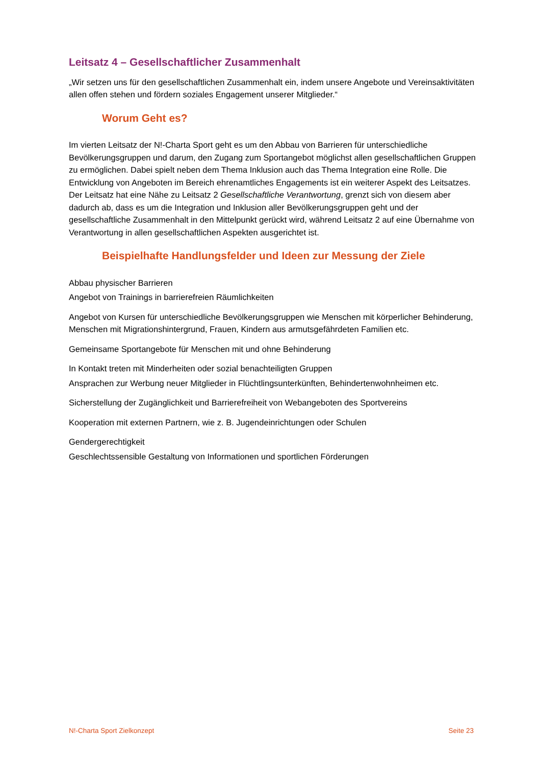Leitsatz 4 – Gesellschaftlicher Zusammenhalt
„Wir setzen uns für den gesellschaftlichen Zusammenhalt ein, indem unsere Angebote und Vereinsaktivitäten allen offen stehen und fördern soziales Engagement unserer Mitglieder.“
Worum Geht es?
Im vierten Leitsatz der N!-Charta Sport geht es um den Abbau von Barrieren für unterschiedliche Bevölkerungsgruppen und darum, den Zugang zum Sportangebot möglichst allen gesellschaftlichen Gruppen zu ermöglichen. Dabei spielt neben dem Thema Inklusion auch das Thema Integration eine Rolle. Die Entwicklung von Angeboten im Bereich ehrenamtliches Engagements ist ein weiterer Aspekt des Leitsatzes. Der Leitsatz hat eine Nähe zu Leitsatz 2 Gesellschaftliche Verantwortung, grenzt sich von diesem aber dadurch ab, dass es um die Integration und Inklusion aller Bevölkerungsgruppen geht und der gesellschaftliche Zusammenhalt in den Mittelpunkt gerückt wird, während Leitsatz 2 auf eine Übernahme von Verantwortung in allen gesellschaftlichen Aspekten ausgerichtet ist.
Beispielhafte Handlungsfelder und Ideen zur Messung der Ziele
Abbau physischer Barrieren
Angebot von Trainings in barrierefreien Räumlichkeiten
Angebot von Kursen für unterschiedliche Bevölkerungsgruppen wie Menschen mit körperlicher Behinderung, Menschen mit Migrationshintergrund, Frauen, Kindern aus armutsgefährdeten Familien etc.
Gemeinsame Sportangebote für Menschen mit und ohne Behinderung
In Kontakt treten mit Minderheiten oder sozial benachteiligten Gruppen
Ansprachen zur Werbung neuer Mitglieder in Flüchtlingsunterkünften, Behindertenwohnheimen etc.
Sicherstellung der Zugänglichkeit und Barrierefreiheit von Webangeboten des Sportvereins
Kooperation mit externen Partnern, wie z. B. Jugendeinrichtungen oder Schulen
Gendergerechtigkeit
Geschlechtssensible Gestaltung von Informationen und sportlichen Förderungen
N!-Charta Sport Zielkonzept Seite 23